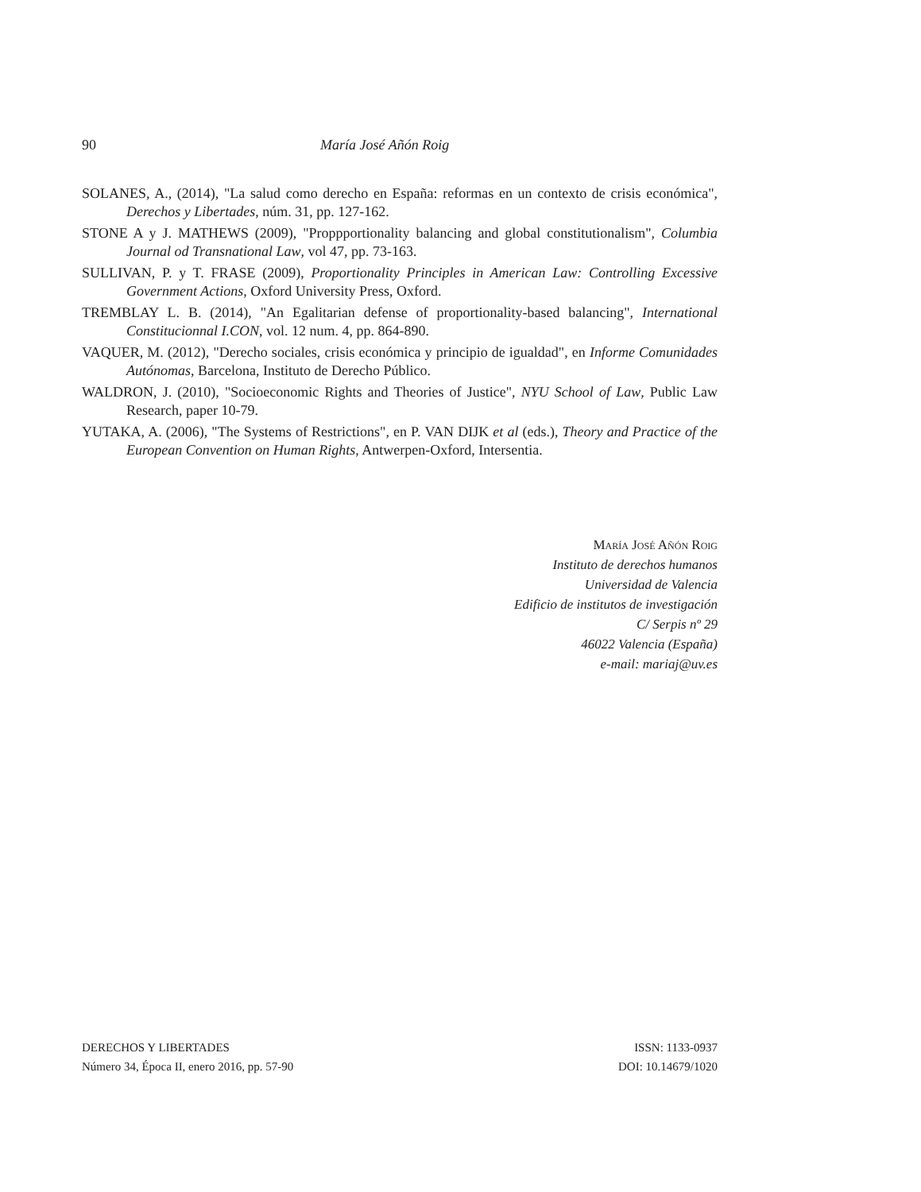90 María José Añón Roig
SOLANES, A., (2014), "La salud como derecho en España: reformas en un contexto de crisis económica", Derechos y Libertades, núm. 31, pp. 127-162.
STONE A y J. MATHEWS (2009), "Proppportionality balancing and global constitutionalism", Columbia Journal od Transnational Law, vol 47, pp. 73-163.
SULLIVAN, P. y T. FRASE (2009), Proportionality Principles in American Law: Controlling Excessive Government Actions, Oxford University Press, Oxford.
TREMBLAY L. B. (2014), "An Egalitarian defense of proportionality-based balancing", International Constitucionnal I.CON, vol. 12 num. 4, pp. 864-890.
VAQUER, M. (2012), "Derecho sociales, crisis económica y principio de igualdad", en Informe Comunidades Autónomas, Barcelona, Instituto de Derecho Público.
WALDRON, J. (2010), "Socioeconomic Rights and Theories of Justice", NYU School of Law, Public Law Research, paper 10-79.
YUTAKA, A. (2006), "The Systems of Restrictions", en P. VAN DIJK et al (eds.), Theory and Practice of the European Convention on Human Rights, Antwerpen-Oxford, Intersentia.
María José Añón Roig
Instituto de derechos humanos
Universidad de Valencia
Edificio de institutos de investigación
C/ Serpis nº 29
46022 Valencia (España)
e-mail: mariaj@uv.es
DERECHOS Y LIBERTADES
Número 34, Época II, enero 2016, pp. 57-90
ISSN: 1133-0937
DOI: 10.14679/1020